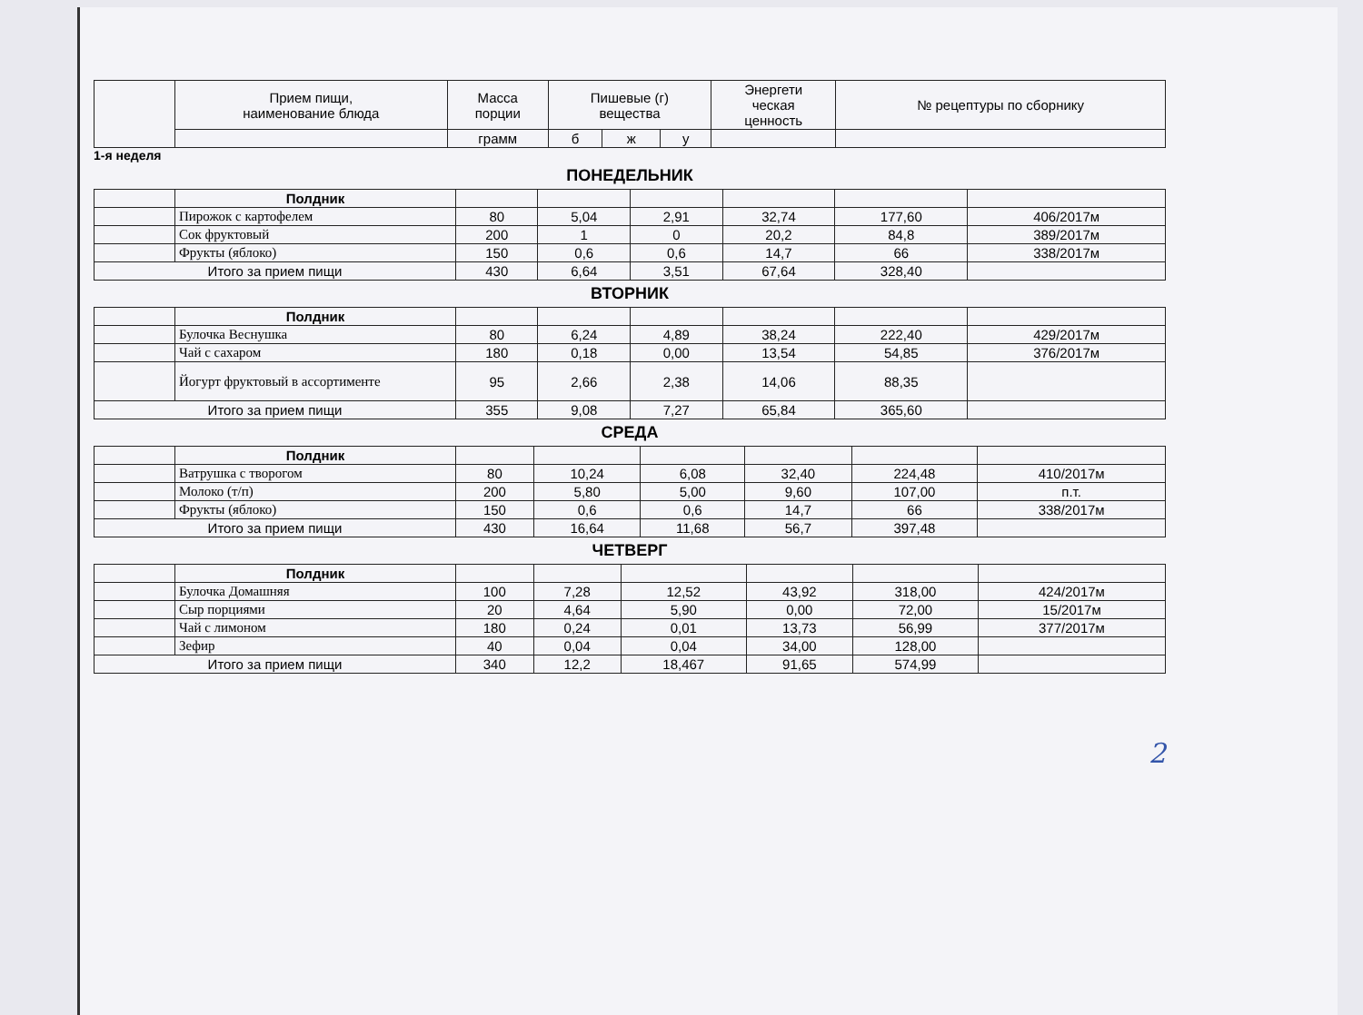| | Прием пищи, наименование блюда | Масса порции | Пишевые (г) вещества | | | Энергети ческая ценность | № рецептуры по сборнику |
| --- | --- | --- | --- | --- | --- | --- | --- |
| | | грамм | б | ж | у | | |
1-я неделя
ПОНЕДЕЛЬНИК
| | Полдник | | | | | | |
| | Пирожок с картофелем | 80 | 5,04 | 2,91 | 32,74 | 177,60 | 406/2017м |
| | Сок фруктовый | 200 | 1 | 0 | 20,2 | 84,8 | 389/2017м |
| | Фрукты (яблоко) | 150 | 0,6 | 0,6 | 14,7 | 66 | 338/2017м |
| Итого за прием пищи | | 430 | 6,64 | 3,51 | 67,64 | 328,40 | |
ВТОРНИК
| | Полдник | | | | | | |
| | Булочка Веснушка | 80 | 6,24 | 4,89 | 38,24 | 222,40 | 429/2017м |
| | Чай с сахаром | 180 | 0,18 | 0,00 | 13,54 | 54,85 | 376/2017м |
| | Йогурт фруктовый в ассортименте | 95 | 2,66 | 2,38 | 14,06 | 88,35 | |
| Итого за прием пищи | | 355 | 9,08 | 7,27 | 65,84 | 365,60 | |
СРЕДА
| | Полдник | | | | | | |
| | Ватрушка с творогом | 80 | 10,24 | 6,08 | 32,40 | 224,48 | 410/2017м |
| | Молоко (т/п) | 200 | 5,80 | 5,00 | 9,60 | 107,00 | п.т. |
| | Фрукты (яблоко) | 150 | 0,6 | 0,6 | 14,7 | 66 | 338/2017м |
| Итого за прием пищи | | 430 | 16,64 | 11,68 | 56,7 | 397,48 | |
ЧЕТВЕРГ
| | Полдник | | | | | | |
| | Булочка Домашняя | 100 | 7,28 | 12,52 | 43,92 | 318,00 | 424/2017м |
| | Сыр порциями | 20 | 4,64 | 5,90 | 0,00 | 72,00 | 15/2017м |
| | Чай с лимоном | 180 | 0,24 | 0,01 | 13,73 | 56,99 | 377/2017м |
| | Зефир | 40 | 0,04 | 0,04 | 34,00 | 128,00 | |
| Итого за прием пищи | | 340 | 12,2 | 18,467 | 91,65 | 574,99 | |
2